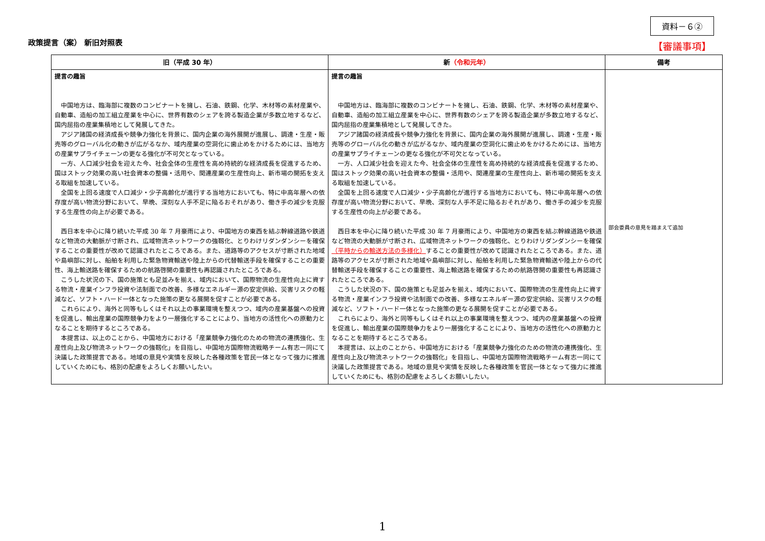政策提言（案） 新旧対照表
資料－６②
【審議事項】
| 旧（平成 30 年） | 新 （令和元年） | 備考 |
| --- | --- | --- |
| 提言の趣旨 中国地方は、臨海部に複数のコンビナートを擁し、石油、鉄鋼、化学、木材等の素材産業や、自動車、造船の加工組立産業を中心に、世界有数のシェアを誇る製造企業が多数立地するなど、国内屈指の産業集積地として発展してきた。 アジア諸国の経済成長や競争力強化を背景に、国内企業の海外展開が進展し、調達・生産・販売等のグローバル化の動きが広がるなか、域内産業の空洞化に歯止めをかけるためには、当地方の産業サプライチェーンの更なる強化が不可欠となっている。 一方、人口減少社会を迎えた今、社会全体の生産性を高め持続的な経済成長を促進するため、国はストック効果の高い社会資本の整備・活用や、関連産業の生産性向上、新市場の開拓を支える取組を加速している。 全国を上回る速度で人口減少・少子高齢化が進行する当地方においても、特に中高年層への依存度が高い物流分野において、早晩、深刻な人手不足に陥るおそれがあり、働き手の減少を克服する生産性の向上が必要である。 西日本を中心に降り続いた平成 30 年 7 月豪雨により、中国地方の東西を結ぶ幹線道路や鉄道など物流の大動脈が寸断され、広域物流ネットワークの強靱化、とりわけリダンダンシーを確保することの重要性が改めて認識されたところである。また、道路等のアクセスが寸断された地域や島嶼部に対し、船舶を利用した緊急物資輸送や陸上からの代替輸送手段を確保することの重要性、海上輸送路を確保するための航路啓開の重要性も再認識されたところである。 こうした状況の下、国の施策とも足並みを揃え、域内において、国際物流の生産性向上に資する物流・産業インフラ投資や法制面での改善、多様なエネルギー源の安定供給、災害リスクの軽減など、ソフト・ハード一体となった施策の更なる展開を促すことが必要である。 これらにより、海外と同等もしくはそれ以上の事業環境を整えつつ、域内の産業基盤への投資を促進し、輸出産業の国際競争力をより一層強化することにより、当地方の活性化への原動力となることを期待するところである。 本提言は、以上のことから、中国地方における「産業競争力強化のための物流の連携強化、生産性向上及び物流ネットワークの強靱化」を目指し、中国地方国際物流戦略チーム有志一同にて決議した政策提言である。地域の意見や実情を反映した各種政策を官民一体となって強力に推進していくためにも、格別の配慮をよろしくお願いしたい。 | 提言の趣旨 中国地方は、臨海部に複数のコンビナートを擁し、石油、鉄鋼、化学、木材等の素材産業や、自動車、造船の加工組立産業を中心に、世界有数のシェアを誇る製造企業が多数立地するなど、国内屈指の産業集積地として発展してきた。 アジア諸国の経済成長や競争力強化を背景に、国内企業の海外展開が進展し、調達・生産・販売等のグローバル化の動きが広がるなか、域内産業の空洞化に歯止めをかけるためには、当地方の産業サプライチェーンの更なる強化が不可欠となっている。 一方、人口減少社会を迎えた今、社会全体の生産性を高め持続的な経済成長を促進するため、国はストック効果の高い社会資本の整備・活用や、関連産業の生産性向上、新市場の開拓を支える取組を加速している。 全国を上回る速度で人口減少・少子高齢化が進行する当地方においても、特に中高年層への依存度が高い物流分野において、早晩、深刻な人手不足に陥るおそれがあり、働き手の減少を克服する生産性の向上が必要である。 西日本を中心に降り続いた平成 30 年 7 月豪雨により、中国地方の東西を結ぶ幹線道路や鉄道など物流の大動脈が寸断され、広域物流ネットワークの強靱化、とりわけリダンダンシーを確保 （平時からの輸送方法の多様化） することの重要性が改めて認識されたところである。また、道路等のアクセスが寸断された地域や島嶼部に対し、船舶を利用した緊急物資輸送や陸上からの代替輸送手段を確保することの重要性、海上輸送路を確保するための航路啓開の重要性も再認識されたところである。 こうした状況の下、国の施策とも足並みを揃え、域内において、国際物流の生産性向上に資する物流・産業インフラ投資や法制面での改善、多様なエネルギー源の安定供給、災害リスクの軽減など、ソフト・ハード一体となった施策の更なる展開を促すことが必要である。 これらにより、海外と同等もしくはそれ以上の事業環境を整えつつ、域内の産業基盤への投資を促進し、輸出産業の国際競争力をより一層強化することにより、当地方の活性化への原動力となることを期待するところである。 本提言は、以上のことから、中国地方における「産業競争力強化のための物流の連携強化、生産性向上及び物流ネットワークの強靱化」を目指し、中国地方国際物流戦略チーム有志一同にて決議した政策提言である。地域の意見や実情を反映した各種政策を官民一体となって強力に推進していくためにも、格別の配慮をよろしくお願いしたい。 | 部会委員の意見を踏まえて追加 |
1